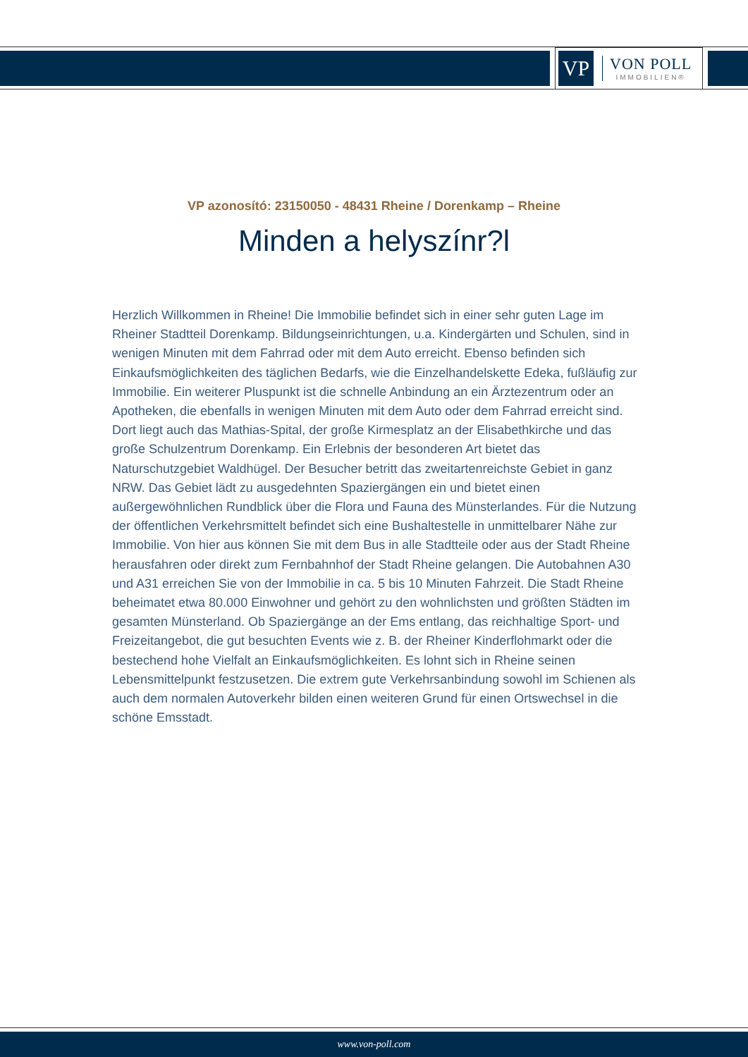VP
VON POLL
IMMOBILIEN®
VP azonosító: 23150050 - 48431 Rheine / Dorenkamp – Rheine
Minden a helyszínr?l
Herzlich Willkommen in Rheine! Die Immobilie befindet sich in einer sehr guten Lage im Rheiner Stadtteil Dorenkamp. Bildungseinrichtungen, u.a. Kindergärten und Schulen, sind in wenigen Minuten mit dem Fahrrad oder mit dem Auto erreicht. Ebenso befinden sich Einkaufsmöglichkeiten des täglichen Bedarfs, wie die Einzelhandelskette Edeka, fußläufig zur Immobilie. Ein weiterer Pluspunkt ist die schnelle Anbindung an ein Ärztezentrum oder an Apotheken, die ebenfalls in wenigen Minuten mit dem Auto oder dem Fahrrad erreicht sind. Dort liegt auch das Mathias-Spital, der große Kirmesplatz an der Elisabethkirche und das große Schulzentrum Dorenkamp. Ein Erlebnis der besonderen Art bietet das Naturschutzgebiet Waldhügel. Der Besucher betritt das zweitartenreichste Gebiet in ganz NRW. Das Gebiet lädt zu ausgedehnten Spaziergängen ein und bietet einen außergewöhnlichen Rundblick über die Flora und Fauna des Münsterlandes. Für die Nutzung der öffentlichen Verkehrsmittelt befindet sich eine Bushaltestelle in unmittelbarer Nähe zur Immobilie. Von hier aus können Sie mit dem Bus in alle Stadtteile oder aus der Stadt Rheine herausfahren oder direkt zum Fernbahnhof der Stadt Rheine gelangen. Die Autobahnen A30 und A31 erreichen Sie von der Immobilie in ca. 5 bis 10 Minuten Fahrzeit. Die Stadt Rheine beheimatet etwa 80.000 Einwohner und gehört zu den wohnlichsten und größten Städten im gesamten Münsterland. Ob Spaziergänge an der Ems entlang, das reichhaltige Sport- und Freizeitangebot, die gut besuchten Events wie z. B. der Rheiner Kinderflohmarkt oder die bestechend hohe Vielfalt an Einkaufsmöglichkeiten. Es lohnt sich in Rheine seinen Lebensmittelpunkt festzusetzen. Die extrem gute Verkehrsanbindung sowohl im Schienen als auch dem normalen Autoverkehr bilden einen weiteren Grund für einen Ortswechsel in die schöne Emsstadt.
www.von-poll.com